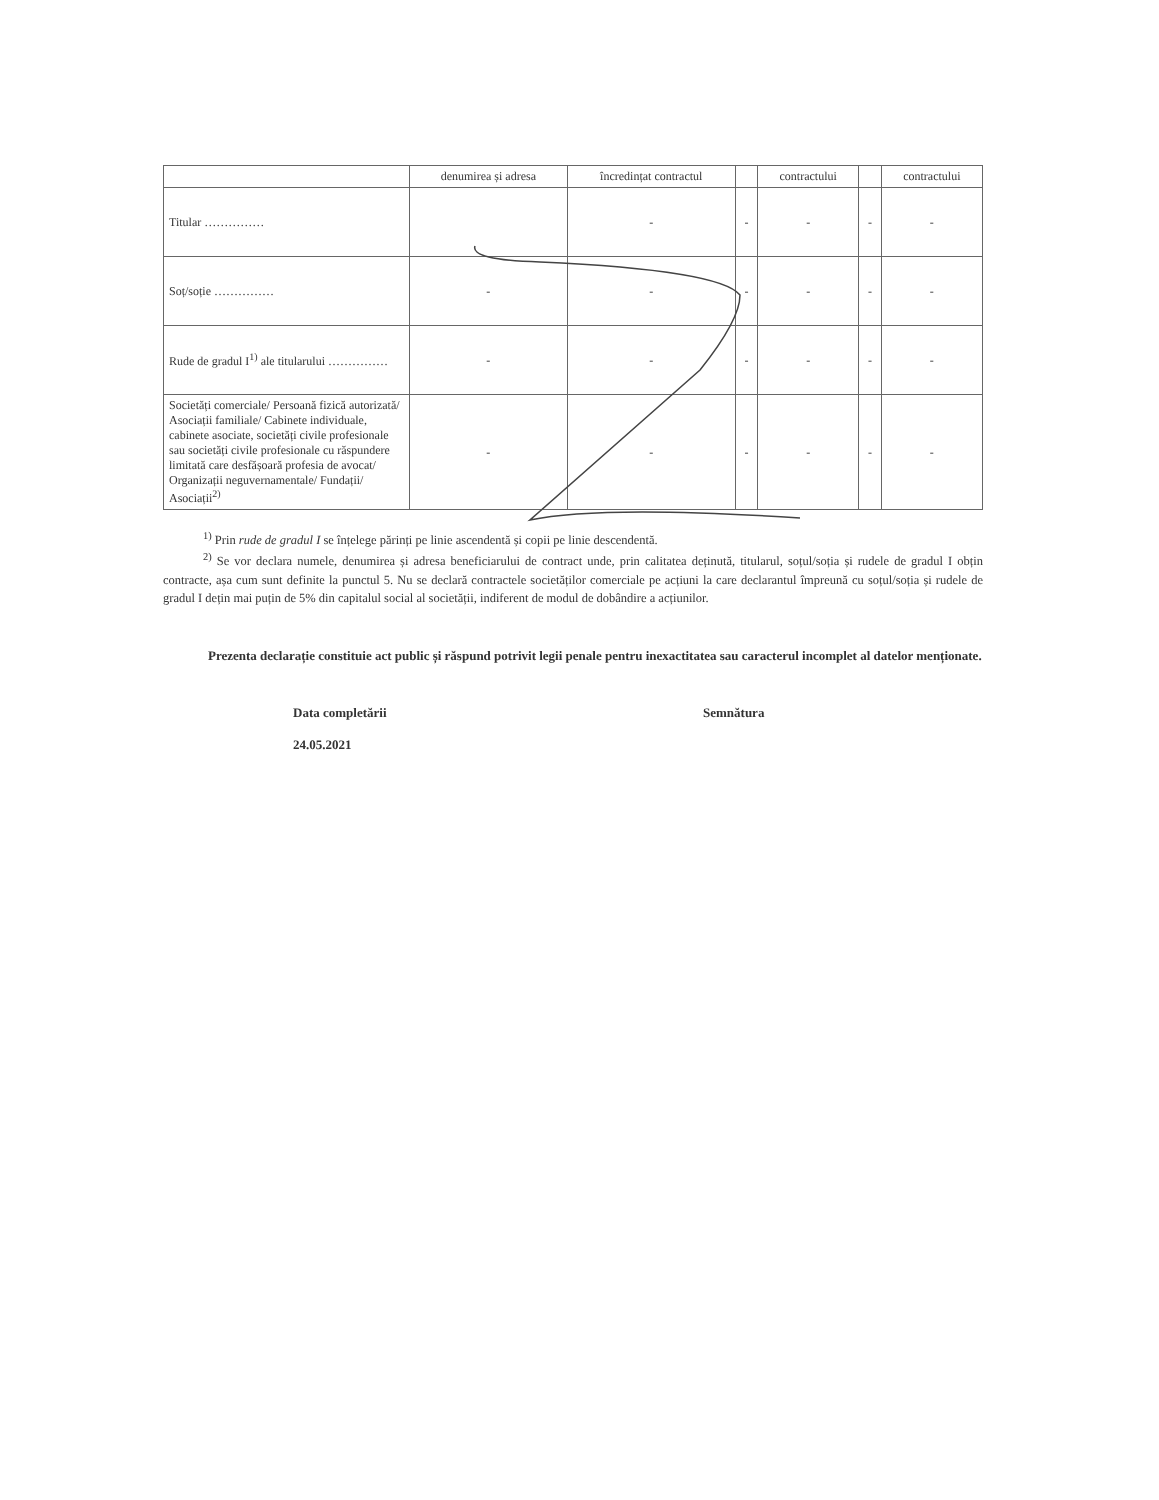| | denumirea și adresa | încredințat contractul | | contractului | | contractului |
| Titular …………… | | - | - | - | - | - |
| Soț/soție …………… | - | - | - | - | - | - |
| Rude de gradul I<sup>1)</sup> ale titularului …………… | - | - | - | - | - | - |
| Societăți comerciale/ Persoană fizică autorizată/ Asociații familiale/ Cabinete individuale, cabinete asociate, societăți civile profesionale sau societăți civile profesionale cu răspundere limitată care desfășoară profesia de avocat/ Organizații neguvernamentale/ Fundații/ Asociații<sup>2)</sup> | - | - | - | - | - | - |
<sup>1)</sup> Prin rude de gradul I se înțelege părinți pe linie ascendentă și copii pe linie descendentă.
<sup>2)</sup> Se vor declara numele, denumirea și adresa beneficiarului de contract unde, prin calitatea deținută, titularul, soțul/soția și rudele de gradul I obțin contracte, așa cum sunt definite la punctul 5. Nu se declară contractele societăților comerciale pe acțiuni la care declarantul împreună cu soțul/soția și rudele de gradul I dețin mai puțin de 5% din capitalul social al societății, indiferent de modul de dobândire a acțiunilor.
Prezenta declarație constituie act public și răspund potrivit legii penale pentru inexactitatea sau caracterul incomplet al datelor menționate.
Data completării
24.05.2021
Semnătura